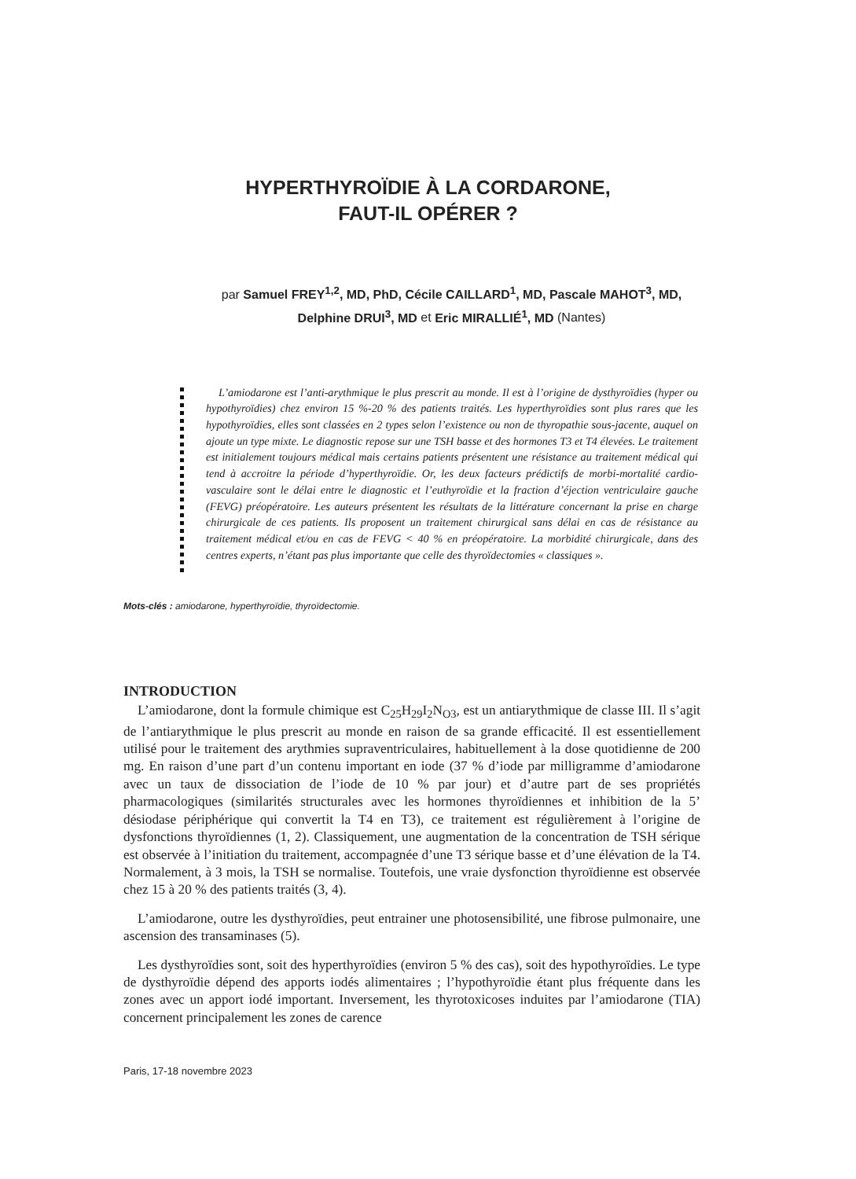HYPERTHYROÏDIE À LA CORDARONE,
FAUT-IL OPÉRER ?
par Samuel FREY<sup>1,2</sup>, MD, PhD, Cécile CAILLARD<sup>1</sup>, MD, Pascale MAHOT<sup>3</sup>, MD,
Delphine DRUI<sup>3</sup>, MD et Eric MIRALLIÉ<sup>1</sup>, MD (Nantes)
L’amiodarone est l’anti-arythmique le plus prescrit au monde. Il est à l’origine de dysthyroïdies (hyper ou hypothyroïdies) chez environ 15 %-20 % des patients traités. Les hyperthyroïdies sont plus rares que les hypothyroïdies, elles sont classées en 2 types selon l’existence ou non de thyropathie sous-jacente, auquel on ajoute un type mixte. Le diagnostic repose sur une TSH basse et des hormones T3 et T4 élevées. Le traitement est initialement toujours médical mais certains patients présentent une résistance au traitement médical qui tend à accroitre la période d’hyperthyroïdie. Or, les deux facteurs prédictifs de morbi-mortalité cardio-vasculaire sont le délai entre le diagnostic et l’euthyroïdie et la fraction d’éjection ventriculaire gauche (FEVG) préopératoire. Les auteurs présentent les résultats de la littérature concernant la prise en charge chirurgicale de ces patients. Ils proposent un traitement chirurgical sans délai en cas de résistance au traitement médical et/ou en cas de FEVG < 40 % en préopératoire. La morbidité chirurgicale, dans des centres experts, n’étant pas plus importante que celle des thyroïdectomies « classiques ».
Mots-clés : amiodarone, hyperthyroïdie, thyroïdectomie.
INTRODUCTION
L’amiodarone, dont la formule chimique est C<sub>25</sub>H<sub>29</sub>I<sub>2</sub>N<sub>O3</sub>, est un antiarythmique de classe III. Il s’agit de l’antiarythmique le plus prescrit au monde en raison de sa grande efficacité. Il est essentiellement utilisé pour le traitement des arythmies supraventriculaires, habituellement à la dose quotidienne de 200 mg. En raison d’une part d’un contenu important en iode (37 % d’iode par milligramme d’amiodarone avec un taux de dissociation de l’iode de 10 % par jour) et d’autre part de ses propriétés pharmacologiques (similarités structurales avec les hormones thyroïdiennes et inhibition de la 5’ désiodase périphérique qui convertit la T4 en T3), ce traitement est régulièrement à l’origine de dysfonctions thyroïdiennes (1, 2). Classiquement, une augmentation de la concentration de TSH sérique est observée à l’initiation du traitement, accompagnée d’une T3 sérique basse et d’une élévation de la T4. Normalement, à 3 mois, la TSH se normalise. Toutefois, une vraie dysfonction thyroïdienne est observée chez 15 à 20 % des patients traités (3, 4).
L’amiodarone, outre les dysthyroïdies, peut entrainer une photosensibilité, une fibrose pulmonaire, une ascension des transaminases (5).
Les dysthyroïdies sont, soit des hyperthyroïdies (environ 5 % des cas), soit des hypothyroïdies. Le type de dysthyroïdie dépend des apports iodés alimentaires ; l’hypothyroïdie étant plus fréquente dans les zones avec un apport iodé important. Inversement, les thyrotoxicoses induites par l’amiodarone (TIA) concernent principalement les zones de carence
Paris, 17-18 novembre 2023